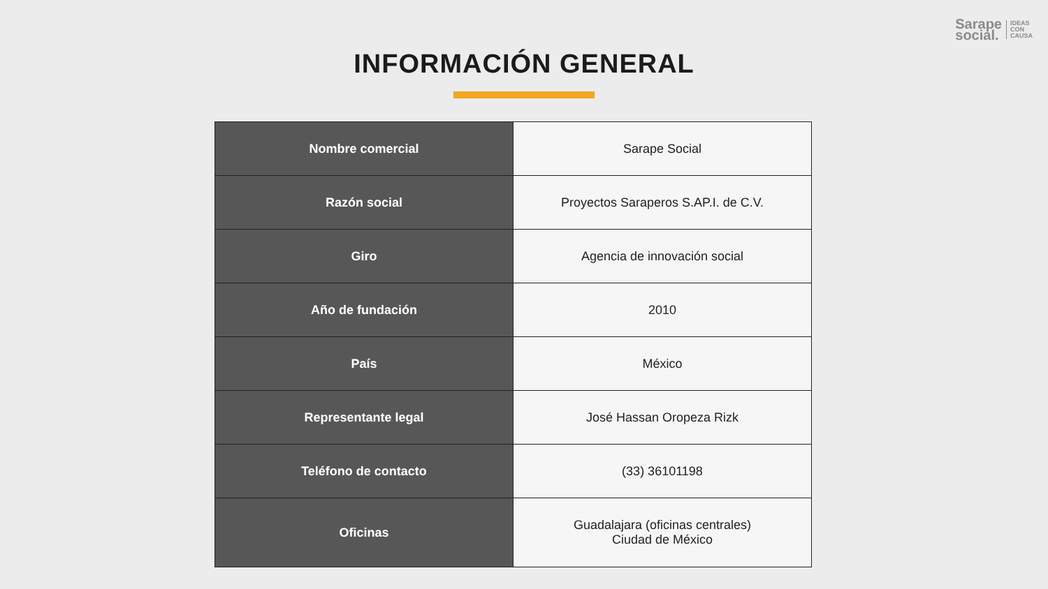Sarape
social.
IDEAS
CON
CAUSA
INFORMACIÓN GENERAL
| Nombre comercial | Sarape Social |
| Razón social | Proyectos Saraperos S.AP.I. de C.V. |
| Giro | Agencia de innovación social |
| Año de fundación | 2010 |
| País | México |
| Representante legal | José Hassan Oropeza Rizk |
| Teléfono de contacto | (33) 36101198 |
| Oficinas | Guadalajara (oficinas centrales) Ciudad de México |